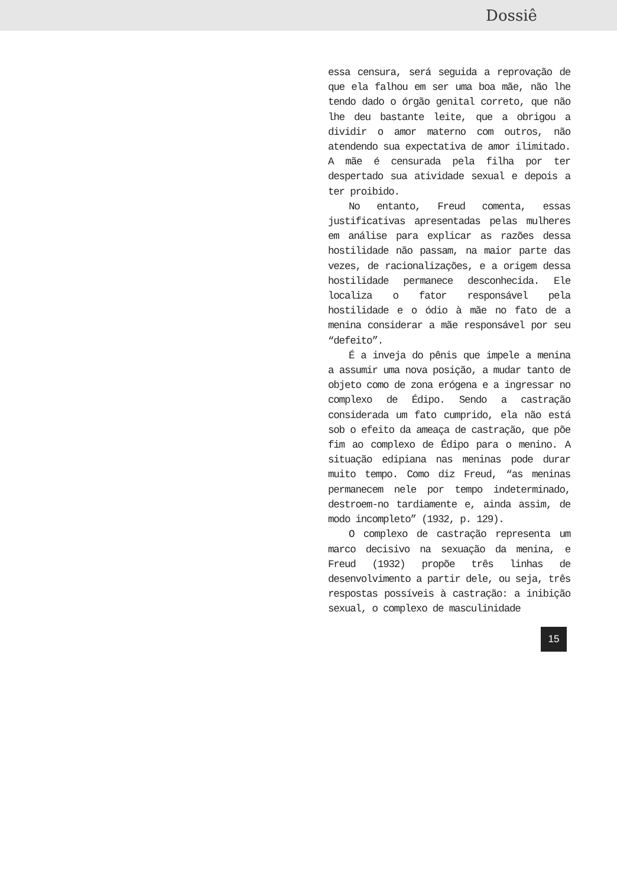Dossiê
essa censura, será seguida a reprovação de que ela falhou em ser uma boa mãe, não lhe tendo dado o órgão genital correto, que não lhe deu bastante leite, que a obrigou a dividir o amor materno com outros, não atendendo sua expectativa de amor ilimitado. A mãe é censurada pela filha por ter despertado sua atividade sexual e depois a ter proibido.
No entanto, Freud comenta, essas justificativas apresentadas pelas mulheres em análise para explicar as razões dessa hostilidade não passam, na maior parte das vezes, de racionalizações, e a origem dessa hostilidade permanece desconhecida. Ele localiza o fator responsável pela hostilidade e o ódio à mãe no fato de a menina considerar a mãe responsável por seu “defeito”.
É a inveja do pênis que impele a menina a assumir uma nova posição, a mudar tanto de objeto como de zona erógena e a ingressar no complexo de Édipo. Sendo a castração considerada um fato cumprido, ela não está sob o efeito da ameaça de castração, que põe fim ao complexo de Édipo para o menino. A situação edipiana nas meninas pode durar muito tempo. Como diz Freud, “as meninas permanecem nele por tempo indeterminado, destroem-no tardiamente e, ainda assim, de modo incompleto” (1932, p. 129).
O complexo de castração representa um marco decisivo na sexuação da menina, e Freud (1932) propõe três linhas de desenvolvimento a partir dele, ou seja, três respostas possíveis à castração: a inibição sexual, o complexo de masculinidade
15